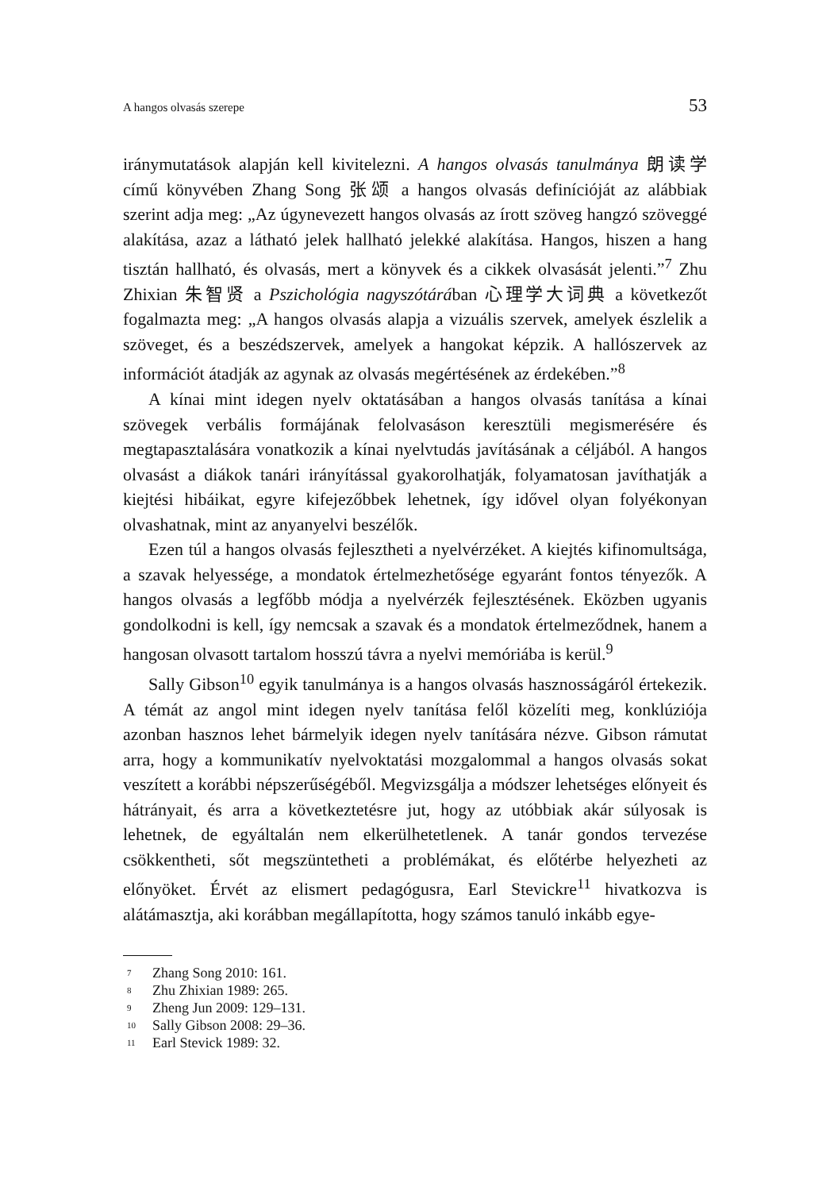A hangos olvasás szerepe 53
iránymutatások alapján kell kivitelezni. A hangos olvasás tanulmánya 朗读学 című könyvében Zhang Song 张颂 a hangos olvasás definícióját az alábbiak szerint adja meg: „Az úgynevezett hangos olvasás az írott szöveg hangzó szöveggé alakítása, azaz a látható jelek hallható jelekké alakítása. Hangos, hiszen a hang tisztán hallható, és olvasás, mert a könyvek és a cikkek olvasását jelenti.”<sup>7</sup> Zhu Zhixian 朱智贤 a Pszichológia nagyszótárában 心理学大词典 a következőt fogalmazta meg: „A hangos olvasás alapja a vizuális szervek, amelyek észlelik a szöveget, és a beszédszervek, amelyek a hangokat képzik. A hallószervek az információt átadják az agynak az olvasás megértésének az érdekében.”<sup>8</sup>
A kínai mint idegen nyelv oktatásában a hangos olvasás tanítása a kínai szövegek verbális formájának felolvasáson keresztüli megismerésére és megtapasztalására vonatkozik a kínai nyelvtudás javításának a céljából. A hangos olvasást a diákok tanári irányítással gyakorolhatják, folyamatosan javíthatják a kiejtési hibáikat, egyre kifejezőbbek lehetnek, így idővel olyan folyékonyan olvashatnak, mint az anyanyelvi beszélők.
Ezen túl a hangos olvasás fejlesztheti a nyelvérzéket. A kiejtés kifinomultsága, a szavak helyessége, a mondatok értelmezhetősége egyaránt fontos tényezők. A hangos olvasás a legfőbb módja a nyelvérzék fejlesztésének. Eközben ugyanis gondolkodni is kell, így nemcsak a szavak és a mondatok értelmeződnek, hanem a hangosan olvasott tartalom hosszú távra a nyelvi memóriába is kerül.<sup>9</sup>
Sally Gibson<sup>10</sup> egyik tanulmánya is a hangos olvasás hasznosságáról értekezik. A témát az angol mint idegen nyelv tanítása felől közelíti meg, konklúziója azonban hasznos lehet bármelyik idegen nyelv tanítására nézve. Gibson rámutat arra, hogy a kommunikatív nyelvoktatási mozgalommal a hangos olvasás sokat veszített a korábbi népszerűségéből. Megvizsgálja a módszer lehetséges előnyeit és hátrányait, és arra a következtetésre jut, hogy az utóbbiak akár súlyosak is lehetnek, de egyáltalán nem elkerülhetetlenek. A tanár gondos tervezése csökkentheti, sőt megszüntetheti a problémákat, és előtérbe helyezheti az előnyöket. Érvét az elismert pedagógusra, Earl Stevickre<sup>11</sup> hivatkozva is alátámasztja, aki korábban megállapította, hogy számos tanuló inkább egye-
<sup>7</sup> Zhang Song 2010: 161.
<sup>8</sup> Zhu Zhixian 1989: 265.
<sup>9</sup> Zheng Jun 2009: 129–131.
<sup>10</sup> Sally Gibson 2008: 29–36.
<sup>11</sup> Earl Stevick 1989: 32.